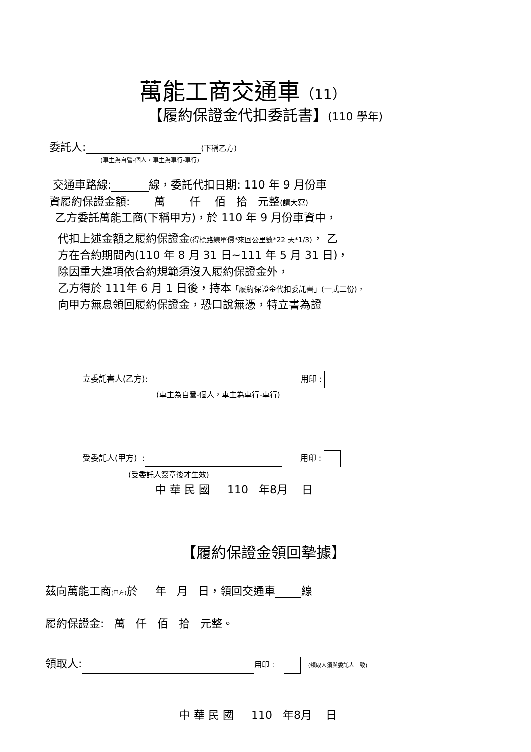萬能工商交通車（11）
【履約保證金代扣委託書】(110 學年)
委託人: (下稱乙方)
(車主為自營-個人，車主為車行-車行)
交通車路線: 線，委託代扣日期: 110 年 9 月份車
資履約保證金額: 萬 仟 佰 拾 元整(請大寫)
乙方委託萬能工商(下稱甲方)，於 110 年 9 月份車資中，
代扣上述金額之履約保證金(得標路線單價*來回公里數*22 天*1/3)， 乙
方在合約期間內(110 年 8 月 31 日~111 年 5 月 31 日)，
除因重大違項依合約規範須沒入履約保證金外，
乙方得於 111年 6 月 1 日後，持本「履約保證金代扣委託書」(一式二份)，
向甲方無息領回履約保證金，恐口說無憑，特立書為證
立委託書人(乙方): 用印 :
(車主為自營-個人，車主為車行-車行)
受委託人(甲方) : 用印 :
(受委託人簽章後才生效)
中 華 民 國 110 年8月 日
【履約保證金領回摯據】
茲向萬能工商(甲方) 於 年 月 日，領回交通車 線
履約保證金: 萬 仟 佰 拾 元整。
領取人: 用印 : (領取人須與委託人一致)
中 華 民 國 110 年8月 日